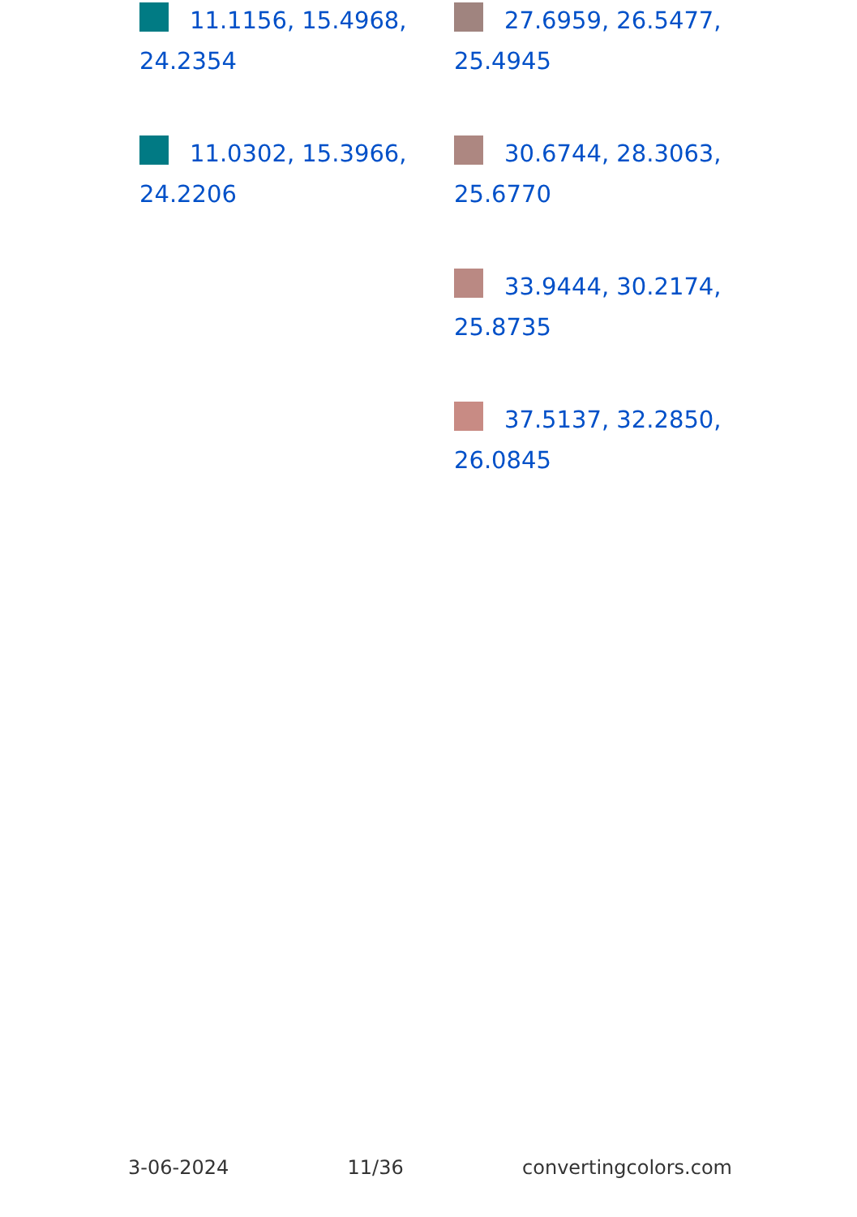11.1156, 15.4968, 24.2354
11.0302, 15.3966, 24.2206
27.6959, 26.5477, 25.4945
30.6744, 28.3063, 25.6770
33.9444, 30.2174, 25.8735
37.5137, 32.2850, 26.0845
3-06-2024 11/36 convertingcolors.com